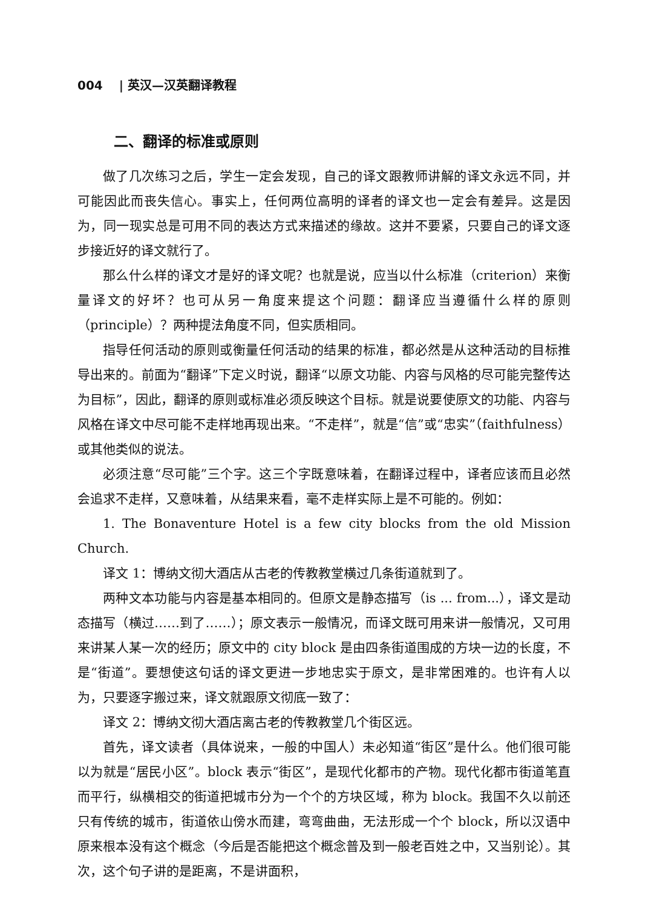004 | 英汉—汉英翻译教程
二、翻译的标准或原则
做了几次练习之后，学生一定会发现，自己的译文跟教师讲解的译文永远不同，并可能因此而丧失信心。事实上，任何两位高明的译者的译文也一定会有差异。这是因为，同一现实总是可用不同的表达方式来描述的缘故。这并不要紧，只要自己的译文逐步接近好的译文就行了。
那么什么样的译文才是好的译文呢？也就是说，应当以什么标准（criterion）来衡量译文的好坏？也可从另一角度来提这个问题：翻译应当遵循什么样的原则（principle）？两种提法角度不同，但实质相同。
指导任何活动的原则或衡量任何活动的结果的标准，都必然是从这种活动的目标推导出来的。前面为“翻译”下定义时说，翻译“以原文功能、内容与风格的尽可能完整传达为目标”，因此，翻译的原则或标准必须反映这个目标。就是说要使原文的功能、内容与风格在译文中尽可能不走样地再现出来。“不走样”，就是“信”或“忠实”（faithfulness）或其他类似的说法。
必须注意“尽可能”三个字。这三个字既意味着，在翻译过程中，译者应该而且必然会追求不走样，又意味着，从结果来看，毫不走样实际上是不可能的。例如：
1. The Bonaventure Hotel is a few city blocks from the old Mission Church.
译文 1：博纳文彻大酒店从古老的传教教堂横过几条街道就到了。
两种文本功能与内容是基本相同的。但原文是静态描写（is ... from...），译文是动态描写（横过……到了……）；原文表示一般情况，而译文既可用来讲一般情况，又可用来讲某人某一次的经历；原文中的 city block 是由四条街道围成的方块一边的长度，不是“街道”。要想使这句话的译文更进一步地忠实于原文，是非常困难的。也许有人以为，只要逐字搬过来，译文就跟原文彻底一致了：
译文 2：博纳文彻大酒店离古老的传教教堂几个街区远。
首先，译文读者（具体说来，一般的中国人）未必知道“街区”是什么。他们很可能以为就是“居民小区”。block 表示“街区”，是现代化都市的产物。现代化都市街道笔直而平行，纵横相交的街道把城市分为一个个的方块区域，称为 block。我国不久以前还只有传统的城市，街道依山傍水而建，弯弯曲曲，无法形成一个个 block，所以汉语中原来根本没有这个概念（今后是否能把这个概念普及到一般老百姓之中，又当别论）。其次，这个句子讲的是距离，不是讲面积，